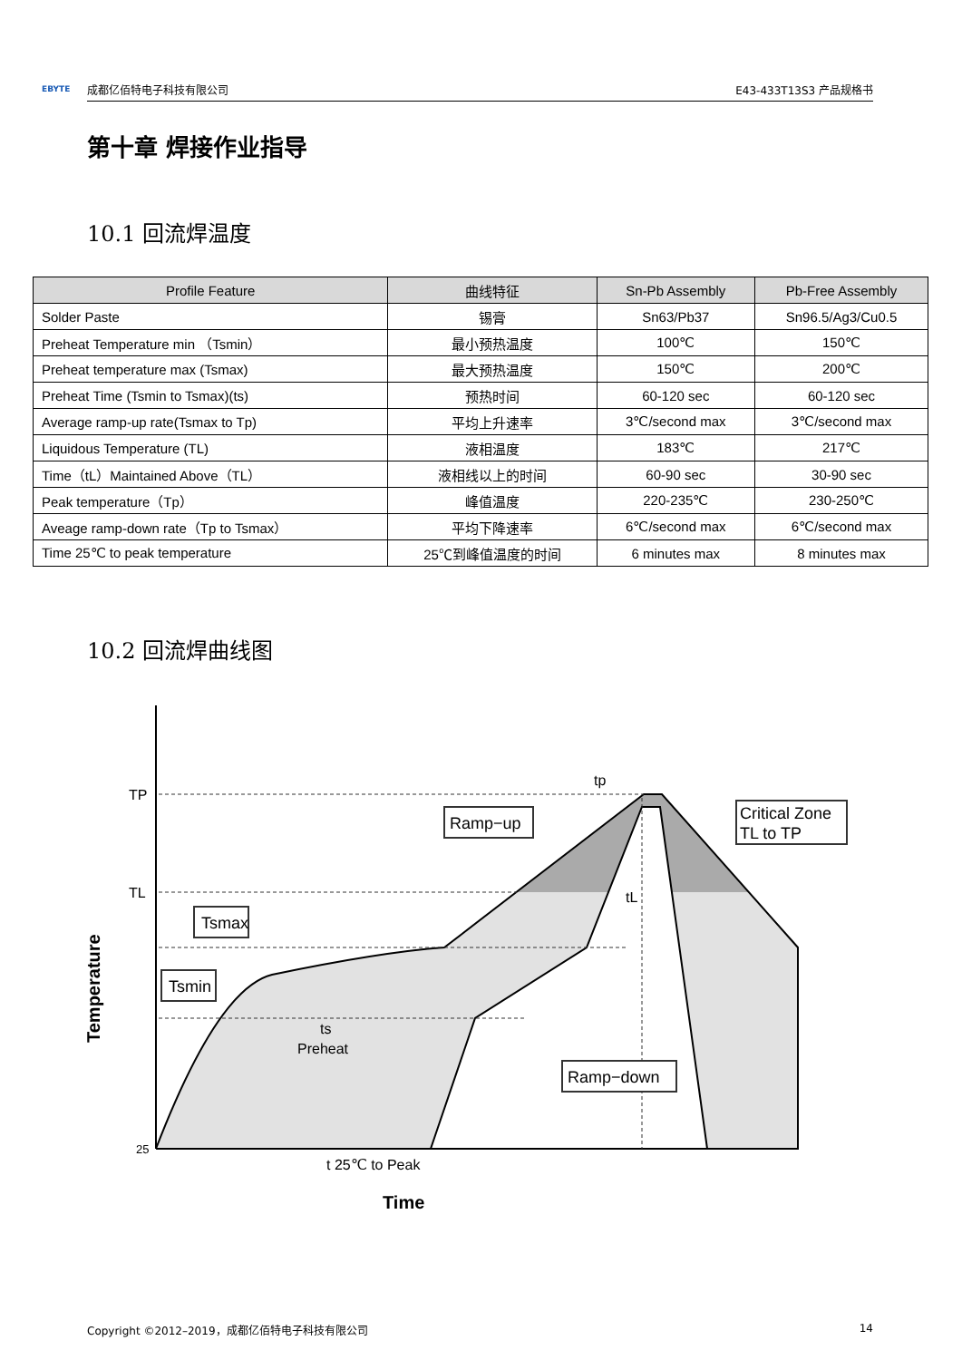EBYTE 成都亿佰特电子科技有限公司 E43-433T13S3 产品规格书
第十章 焊接作业指导
10.1 回流焊温度
| Profile Feature | 曲线特征 | Sn-Pb Assembly | Pb-Free Assembly |
| --- | --- | --- | --- |
| Solder Paste | 锡膏 | Sn63/Pb37 | Sn96.5/Ag3/Cu0.5 |
| Preheat Temperature min （Tsmin） | 最小预热温度 | 100℃ | 150℃ |
| Preheat temperature max (Tsmax) | 最大预热温度 | 150℃ | 200℃ |
| Preheat Time (Tsmin to Tsmax)(ts) | 预热时间 | 60-120 sec | 60-120 sec |
| Average ramp-up rate(Tsmax to Tp) | 平均上升速率 | 3℃/second max | 3℃/second max |
| Liquidous Temperature (TL) | 液相温度 | 183℃ | 217℃ |
| Time（tL）Maintained Above（TL） | 液相线以上的时间 | 60-90 sec | 30-90 sec |
| Peak temperature（Tp） | 峰值温度 | 220-235℃ | 230-250℃ |
| Aveage ramp-down rate（Tp to Tsmax） | 平均下降速率 | 6℃/second max | 6℃/second max |
| Time 25℃ to peak temperature | 25℃到峰值温度的时间 | 6 minutes max | 8 minutes max |
10.2 回流焊曲线图
TP
TL
25
tp
tL
ts
Preheat
t 25℃ to Peak
Time
Temperature
Ramp−up
Critical Zone
TL to TP
Tsmax
Tsmin
Ramp−down
Copyright ©2012–2019，成都亿佰特电子科技有限公司 14